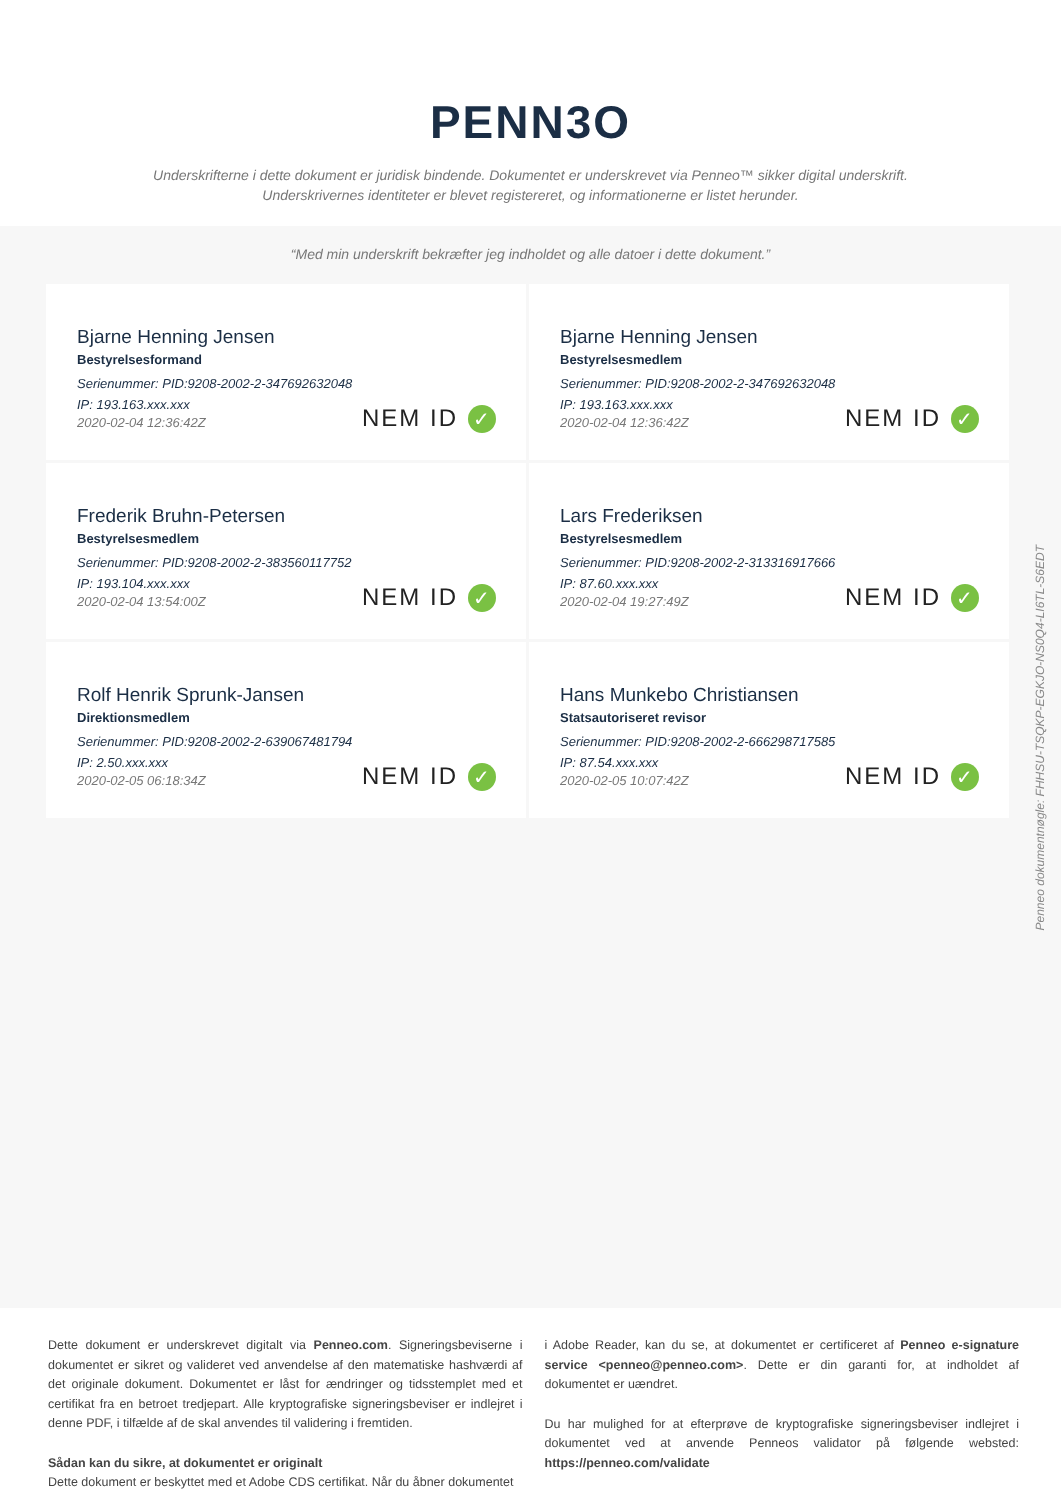PENN3O
Underskrifterne i dette dokument er juridisk bindende. Dokumentet er underskrevet via Penneo™ sikker digital underskrift.
Underskrivernes identiteter er blevet registereret, og informationerne er listet herunder.
“Med min underskrift bekræfter jeg indholdet og alle datoer i dette dokument.”
Bjarne Henning Jensen
Bestyrelsesformand
Serienummer: PID:9208-2002-2-347692632048
IP: 193.163.xxx.xxx
2020-02-04 12:36:42Z
NEM ID ✓
Bjarne Henning Jensen
Bestyrelsesmedlem
Serienummer: PID:9208-2002-2-347692632048
IP: 193.163.xxx.xxx
2020-02-04 12:36:42Z
NEM ID ✓
Frederik Bruhn-Petersen
Bestyrelsesmedlem
Serienummer: PID:9208-2002-2-383560117752
IP: 193.104.xxx.xxx
2020-02-04 13:54:00Z
NEM ID ✓
Lars Frederiksen
Bestyrelsesmedlem
Serienummer: PID:9208-2002-2-313316917666
IP: 87.60.xxx.xxx
2020-02-04 19:27:49Z
NEM ID ✓
Rolf Henrik Sprunk-Jansen
Direktionsmedlem
Serienummer: PID:9208-2002-2-639067481794
IP: 2.50.xxx.xxx
2020-02-05 06:18:34Z
NEM ID ✓
Hans Munkebo Christiansen
Statsautoriseret revisor
Serienummer: PID:9208-2002-2-666298717585
IP: 87.54.xxx.xxx
2020-02-05 10:07:42Z
NEM ID ✓
Penneo dokumentnøgle: FHHSU-TSQKP-EGKJO-NS0Q4-LI6TL-S6EDT
Dette dokument er underskrevet digitalt via Penneo.com. Signeringsbeviserne i dokumentet er sikret og valideret ved anvendelse af den matematiske hashværdi af det originale dokument. Dokumentet er låst for ændringer og tidsstemplet med et certifikat fra en betroet tredjepart. Alle kryptografiske signeringsbeviser er indlejret i denne PDF, i tilfælde af de skal anvendes til validering i fremtiden.
Sådan kan du sikre, at dokumentet er originalt
Dette dokument er beskyttet med et Adobe CDS certifikat. Når du åbner dokumentet
i Adobe Reader, kan du se, at dokumentet er certificeret af Penneo e-signature service <penneo@penneo.com>. Dette er din garanti for, at indholdet af dokumentet er uændret.
Du har mulighed for at efterprøve de kryptografiske signeringsbeviser indlejret i dokumentet ved at anvende Penneos validator på følgende websted: https://penneo.com/validate